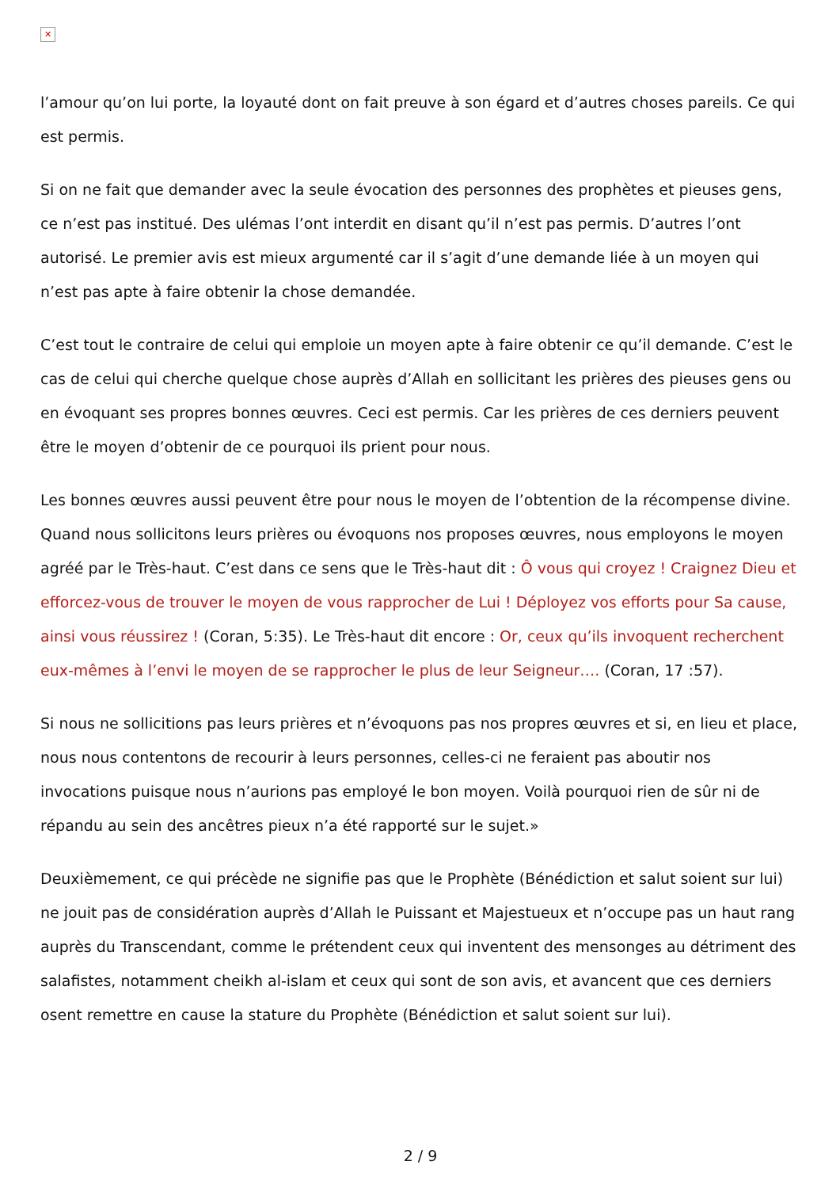✕
l’amour qu’on lui porte, la loyauté dont on fait preuve à son égard et d’autres choses pareils. Ce qui est permis.
Si on ne fait que demander avec la seule évocation des personnes des prophètes et pieuses gens, ce n’est pas institué. Des ulémas l’ont interdit en disant qu’il n’est pas permis. D’autres l’ont autorisé. Le premier avis est mieux argumenté car il s’agit d’une demande liée à un moyen qui n’est pas apte à faire obtenir la chose demandée.
C’est tout le contraire de celui qui emploie un moyen apte à faire obtenir ce qu’il demande. C’est le cas de celui qui cherche quelque chose auprès d’Allah en sollicitant les prières des pieuses gens ou en évoquant ses propres bonnes œuvres. Ceci est permis. Car les prières de ces derniers peuvent être le moyen d’obtenir de ce pourquoi ils prient pour nous.
Les bonnes œuvres aussi peuvent être pour nous le moyen de l’obtention de la récompense divine. Quand nous sollicitons leurs prières ou évoquons nos proposes œuvres, nous employons le moyen agréé par le Très-haut. C’est dans ce sens que le Très-haut dit : Ô vous qui croyez ! Craignez Dieu et efforcez-vous de trouver le moyen de vous rapprocher de Lui ! Déployez vos efforts pour Sa cause, ainsi vous réussirez ! (Coran, 5:35). Le Très-haut dit encore : Or, ceux qu’ils invoquent recherchent eux-mêmes à l’envi le moyen de se rapprocher le plus de leur Seigneur…. (Coran, 17 :57).
Si nous ne sollicitions pas leurs prières et n’évoquons pas nos propres œuvres et si, en lieu et place, nous nous contentons de recourir à leurs personnes, celles-ci ne feraient pas aboutir nos invocations puisque nous n’aurions pas employé le bon moyen. Voilà pourquoi rien de sûr ni de répandu au sein des ancêtres pieux n’a été rapporté sur le sujet.»
Deuxièmement, ce qui précède ne signifie pas que le Prophète (Bénédiction et salut soient sur lui) ne jouit pas de considération auprès d’Allah le Puissant et Majestueux et n’occupe pas un haut rang auprès du Transcendant, comme le prétendent ceux qui inventent des mensonges au détriment des salafistes, notamment cheikh al-islam et ceux qui sont de son avis, et avancent que ces derniers osent remettre en cause la stature du Prophète (Bénédiction et salut soient sur lui).
2 / 9